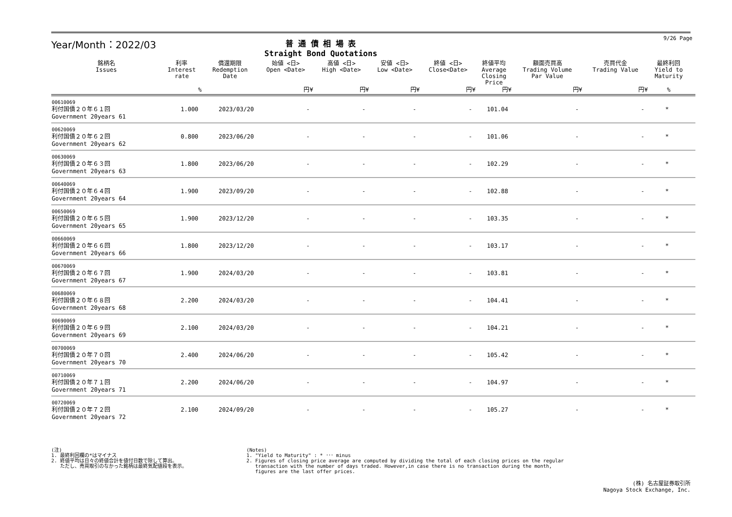Year/Month：2022/03
普 通 債 相 場 表
Straight Bond Quotations
9/26 Page
| 銘柄名 Issues | 利率 Interest rate | 償還期限 Redemption Date | 始値 <日> Open <Date> | 高値 <日> High <Date> | 安値 <日> Low <Date> | 終値 <日> Close<Date> | 終値平均 Average Closing Price | 額面売買高 Trading Volume Par Value | 売買代金 Trading Value | 最終利回 Yield to Maturity | |
| --- | --- | --- | --- | --- | --- | --- | --- | --- | --- | --- | --- |
| | % | | 円¥ | 円¥ | 円¥ | 円¥ | 円¥ | 円¥ | 円¥ | % | |
| 00610069 利付国債２０年６１回 Government 20years 61 | 1.000 | 2023/03/20 | - | - | - | - | 101.04 | - | - | * | |
| 00620069 利付国債２０年６２回 Government 20years 62 | 0.800 | 2023/06/20 | - | - | - | - | 101.06 | - | - | * | |
| 00630069 利付国債２０年６３回 Government 20years 63 | 1.800 | 2023/06/20 | - | - | - | - | 102.29 | - | - | * | |
| 00640069 利付国債２０年６４回 Government 20years 64 | 1.900 | 2023/09/20 | - | - | - | - | 102.88 | - | - | * | |
| 00650069 利付国債２０年６５回 Government 20years 65 | 1.900 | 2023/12/20 | - | - | - | - | 103.35 | - | - | * | |
| 00660069 利付国債２０年６６回 Government 20years 66 | 1.800 | 2023/12/20 | - | - | - | - | 103.17 | - | - | * | |
| 00670069 利付国債２０年６７回 Government 20years 67 | 1.900 | 2024/03/20 | - | - | - | - | 103.81 | - | - | * | |
| 00680069 利付国債２０年６８回 Government 20years 68 | 2.200 | 2024/03/20 | - | - | - | - | 104.41 | - | - | * | |
| 00690069 利付国債２０年６９回 Government 20years 69 | 2.100 | 2024/03/20 | - | - | - | - | 104.21 | - | - | * | |
| 00700069 利付国債２０年７０回 Government 20years 70 | 2.400 | 2024/06/20 | - | - | - | - | 105.42 | - | - | * | |
| 00710069 利付国債２０年７１回 Government 20years 71 | 2.200 | 2024/06/20 | - | - | - | - | 104.97 | - | - | * | |
| 00720069 利付国債２０年７２回 Government 20years 72 | 2.100 | 2024/09/20 | - | - | - | - | 105.27 | - | - | * | |
(注)
1. 最終利回欄の*はマイナス
2. 終値平均は日々の終値合計を値付日数で除して算出。
ただし、売買取引のなかった銘柄は最終気配値段を表示。
(Notes)
1. "Yield to Maturity" : * ･･･ minus
2. Figures of closing price average are computed by dividing the total of each closing prices on the regular
transaction with the number of days traded. However,in case there is no transaction during the month,
figures are the last offer prices.
(株) 名古屋証券取引所
Nagoya Stock Exchange, Inc.